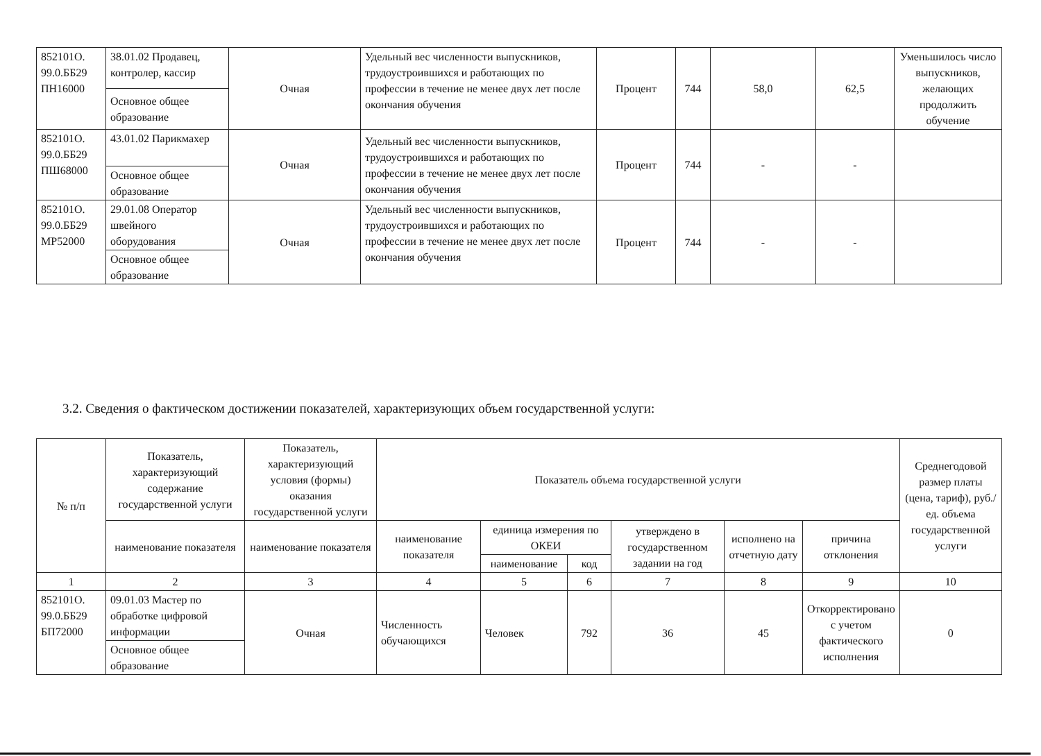| 852101О. 99.0.ББ29 ПН16000 | 38.01.02 Продавец, контролер, кассир | Очная | Удельный вес численности выпускников, трудоустроившихся и работающих по профессии в течение не менее двух лет после окончания обучения | Процент | 744 | 58,0 | 62,5 | Уменьшилось число выпускников, желающих продолжить обучение |
| | Основное общее образование | | | | | | | |
| 852101О. 99.0.ББ29 ПШ68000 | 43.01.02 Парикмахер | Очная | Удельный вес численности выпускников, трудоустроившихся и работающих по профессии в течение не менее двух лет после окончания обучения | Процент | 744 | - | - | |
| | Основное общее образование | | | | | | | |
| 852101О. 99.0.ББ29 МР52000 | 29.01.08 Оператор швейного оборудования | Очная | Удельный вес численности выпускников, трудоустроившихся и работающих по профессии в течение не менее двух лет после окончания обучения | Процент | 744 | - | - | |
| | Основное общее образование | | | | | | | |
3.2. Сведения о фактическом достижении показателей, характеризующих объем государственной услуги:
| № п/п | Показатель, характеризующий содержание государственной услуги | Показатель, характеризующий условия (формы) оказания государственной услуги | Показатель объема государственной услуги | | | | | | Среднегодовой размер платы (цена, тариф), руб./ед. объема государственной услуги |
| --- | --- | --- | --- | --- | --- | --- | --- | --- | --- |
| | наименование показателя | наименование показателя | наименование показателя | единица измерения по ОКЕИ | | утверждено в государственном задании на год | исполнено на отчетную дату | причина отклонения | |
| | | | | наименование | код | | | | |
| 1 | 2 | 3 | 4 | 5 | 6 | 7 | 8 | 9 | 10 |
| 852101О. 99.0.ББ29 БП72000 | 09.01.03 Мастер по обработке цифровой информации | Очная | Численность обучающихся | Человек | 792 | 36 | 45 | Откорректировано с учетом фактического исполнения | 0 |
| | Основное общее образование | | | | | | | | |